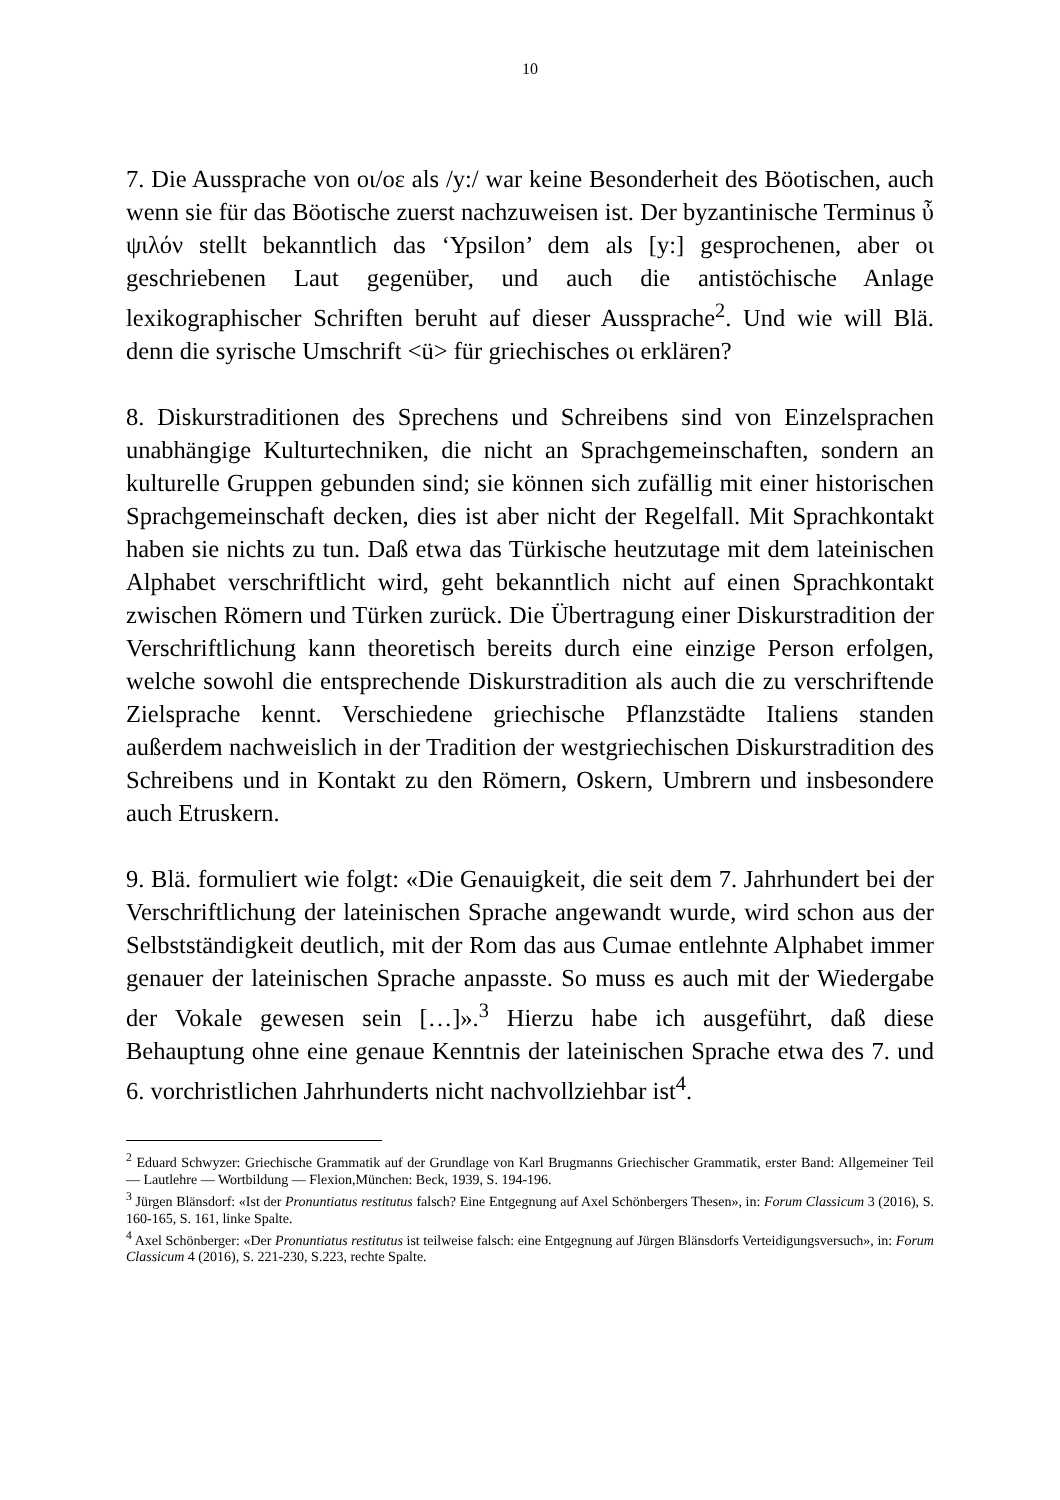10
7. Die Aussprache von οι/οε als /y:/ war keine Besonderheit des Böotischen, auch wenn sie für das Böotische zuerst nachzuweisen ist. Der byzantinische Terminus ὖ ψιλόν stellt bekanntlich das ‘Ypsilon’ dem als [y:] gesprochenen, aber οι geschriebenen Laut gegenüber, und auch die antistöchische Anlage lexikographischer Schriften beruht auf dieser Aussprache<sup>2</sup>. Und wie will Blä. denn die syrische Umschrift <ü> für griechisches οι erklären?
8. Diskurstraditionen des Sprechens und Schreibens sind von Einzelsprachen unabhängige Kulturtechniken, die nicht an Sprachgemeinschaften, sondern an kulturelle Gruppen gebunden sind; sie können sich zufällig mit einer historischen Sprachgemeinschaft decken, dies ist aber nicht der Regelfall. Mit Sprachkontakt haben sie nichts zu tun. Daß etwa das Türkische heutzutage mit dem lateinischen Alphabet verschriftlicht wird, geht bekanntlich nicht auf einen Sprachkontakt zwischen Römern und Türken zurück. Die Übertragung einer Diskurstradition der Verschriftlichung kann theoretisch bereits durch eine einzige Person erfolgen, welche sowohl die entsprechende Diskurstradition als auch die zu verschriftende Zielsprache kennt. Verschiedene griechische Pflanzstädte Italiens standen außerdem nachweislich in der Tradition der westgriechischen Diskurstradition des Schreibens und in Kontakt zu den Römern, Oskern, Umbrern und insbesondere auch Etruskern.
9. Blä. formuliert wie folgt: «Die Genauigkeit, die seit dem 7. Jahrhundert bei der Verschriftlichung der lateinischen Sprache angewandt wurde, wird schon aus der Selbstständigkeit deutlich, mit der Rom das aus Cumae entlehnte Alphabet immer genauer der lateinischen Sprache anpasste. So muss es auch mit der Wiedergabe der Vokale gewesen sein […]».<sup>3</sup> Hierzu habe ich ausgeführt, daß diese Behauptung ohne eine genaue Kenntnis der lateinischen Sprache etwa des 7. und 6. vorchristlichen Jahrhunderts nicht nachvollziehbar ist<sup>4</sup>.
<sup>2</sup> Eduard Schwyzer: Griechische Grammatik auf der Grundlage von Karl Brugmanns Griechischer Grammatik, erster Band: Allgemeiner Teil — Lautlehre — Wortbildung — Flexion,München: Beck, 1939, S. 194-196.
<sup>3</sup> Jürgen Blänsdorf: «Ist der Pronuntiatus restitutus falsch? Eine Entgegnung auf Axel Schönbergers Thesen», in: Forum Classicum 3 (2016), S. 160-165, S. 161, linke Spalte.
<sup>4</sup> Axel Schönberger: «Der Pronuntiatus restitutus ist teilweise falsch: eine Entgegnung auf Jürgen Blänsdorfs Verteidigungsversuch», in: Forum Classicum 4 (2016), S. 221-230, S.223, rechte Spalte.